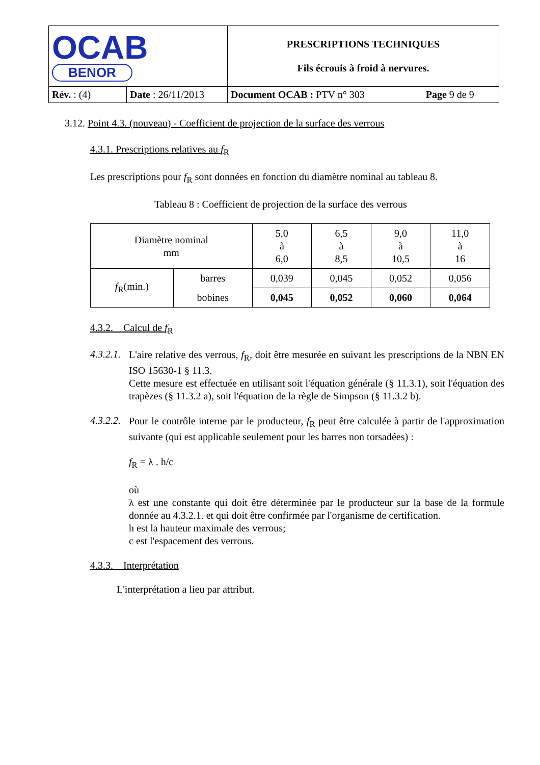| OCAB BENOR | | PRESCRIPTIONS TECHNIQUES Fils écrouis à froid à nervures. | |
| Rév. : (4) | Date : 26/11/2013 | Document OCAB : PTV n° 303 | Page 9 de 9 |
3.12. Point 4.3. (nouveau) - Coefficient de projection de la surface des verrous
4.3.1. Prescriptions relatives au f<sub>R</sub>
Les prescriptions pour f<sub>R</sub> sont données en fonction du diamètre nominal au tableau 8.
Tableau 8 : Coefficient de projection de la surface des verrous
| Diamètre nominal mm | | 5,0 à 6,0 | 6,5 à 8,5 | 9,0 à 10,5 | 11,0 à 16 |
| f<sub>R</sub>(min.) | barres | 0,039 | 0,045 | 0,052 | 0,056 |
| | bobines | 0,045 | 0,052 | 0,060 | 0,064 |
4.3.2. Calcul de f<sub>R</sub>
4.3.2.1.
L'aire relative des verrous, f<sub>R</sub>, doit être mesurée en suivant les prescriptions de la NBN EN ISO 15630-1 § 11.3.
Cette mesure est effectuée en utilisant soit l'équation générale (§ 11.3.1), soit l'équation des trapèzes (§ 11.3.2 a), soit l'équation de la règle de Simpson (§ 11.3.2 b).
4.3.2.2.
Pour le contrôle interne par le producteur, f<sub>R</sub> peut être calculée à partir de l'approximation suivante (qui est applicable seulement pour les barres non torsadées) :
f<sub>R</sub> = λ . h/c
où
λ est une constante qui doit être déterminée par le producteur sur la base de la formule donnée au 4.3.2.1. et qui doit être confirmée par l'organisme de certification.
h est la hauteur maximale des verrous;
c est l'espacement des verrous.
4.3.3. Interprétation
L'interprétation a lieu par attribut.